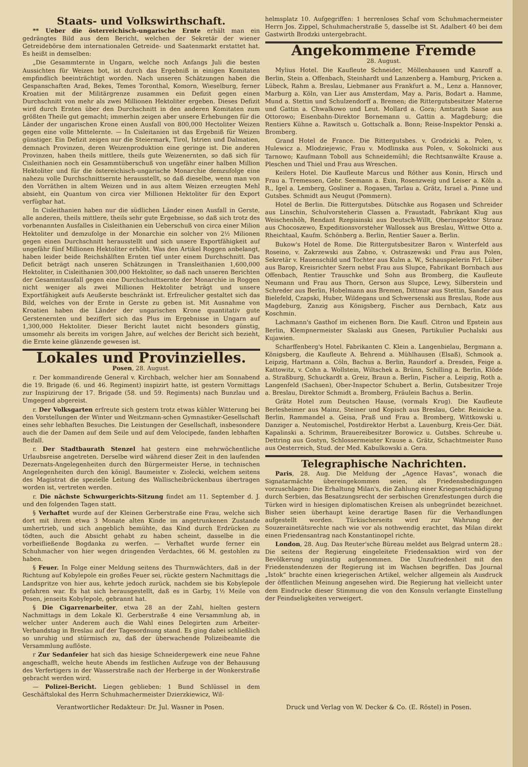Staats- und Volkswirthschaft.
** Ueber die österreichisch-ungarische Ernte erhält man ein gedrängtes Bild aus dem Bericht, welchen der Sekretär der wiener Getreidebörse dem internationalen Getreide- und Saatenmarkt erstattet hat. Es heißt in demselben:
„Die Gesammternte in Ungarn, welche noch Anfangs Juli die besten Aussichten für Weizen bot, ist durch das Ergebniß in einigen Komitaten empfindlich beeinträchtigt worden. Nach unseren Schätzungen haben die Gespanschaften Arad, Bekes, Temes Toronthal, Komorn, Wieselburg, ferner Kroatien mit der Militärgrenze zusammen ein Defizit gegen einen Durchschnitt von mehr als zwei Millionen Hektoliter ergeben. Dieses Defizit wird durch Ernten über den Durchschnitt in den anderen Komitaten zum größten Theile gut gemacht; immerhin zeigen aber unsere Erhebungen für die Länder der ungarischen Krone einen Ausfall von 800,000 Hectoliter Weizen gegen eine volle Mittelernte. — In Cisleitanien ist das Ergebniß für Weizen günstiger. Ein Defizit zeigen nur die Steiermark, Tirol, Istrien und Dalmatien, demnach Provinzen, deren Weizenproduktion eine geringe ist. Die anderen Provinzen, haben theils mittlere, theils gute Weizenernten, so daß sich für Cisleithanien noch ein Gesammtüberschuß von ungefähr einer halben Million Hektoliter und für die östereichisch-ungarische Monarchie demzufolge eine nahezu volle Durchschnittsernte herausstellt, so daß dieselbe, wenn man von den Vorräthen in altem Weizen und in aus altem Weizen erzeugten Mehl absieht, ein Quantum von circa vier Millionen Hektoliter für den Export verfügbar hat.
In Cisleithanien haben nur die südlichen Länder einen Ausfall in Gerste, alle anderen, theils mittlere, theils sehr gute Ergebnisse, so daß sich trotz des vorbenannten Ausfalles in Cisleithanien ein Ueberschuß von circa einer Milion Hektoliter und demzufolge in der Monarchie ein solcher von 2½ Milionen gegen einen Durchschnitt herausstellt und sich unsere Exportfähigkeit auf ungefähr fünf Millionen Hektoliter erhöht. Was den Artikel Roggen anbelangt, haben leider beide Reichshälften Ernten tief unter einem Durchschnitt. Das Deficit beträgt nach unseren Schätzungen in Transleithanien 1,600,000 Hektoliter, in Cisleithanien 300,000 Hektoliter, so daß nach unseren Berichten der Gesammtausfall gegen eine Durchschnittsernte der Monarchie in Roggen nicht weniger als zwei Millionen Hektoliter beträgt und unsere Exportfähigkeit aufs Aeußerste beschränkt ist. Erfreulicher gestaltet sich das Bild, welches von der Ernte in Gerste zu geben ist. Mit Ausnahme von Kroatien haben die Länder der ungarischen Krone quantitativ gute Gerstenernten und beziffert sich das Plus im Ergebnisse in Ungarn auf 1,300,000 Hektoliter. Dieser Bericht lautet nicht besonders günstig, umsomehr als bereits im vorigen Jahre, auf welches der Bericht sich bezieht, die Ernte keine glänzende gewesen ist.
Lokales und Provinzielles.
Posen, 28. August.
r. Der kommandirende General v. Kirchbach, welcher hier am Sonnabend die 19. Brigade (6. und 46. Regiment) inspizirt hatte, ist gestern Vormittags zur Inspizirung der 17. Brigade (58. und 59. Regiments) nach Bunzlau und Umgegend abgereist.
r. Der Volksgarten erfreute sich gestern trotz etwas kühler Witterung bei den Vorstellungen der Winter und Weitzmann-schen Gymnastiker-Gesellschaft eines sehr lebhaften Besuches. Die Leistungen der Gesellschaft, insbesondere auch die der Damen auf dem Seile und auf dem Velocipede, fanden lebhaften Beifall.
r. Der Stadtbaurath Stenzel hat gestern eine mehrwöchentliche Urlaubsreise angetreten. Derselbe wird während dieser Zeit in den laufenden Dezernats-Angelegenheiten durch den Bürgermeister Herse, in technischen Angelegenheiten durch den königl. Baumeister v. Ziolecki, welchem seitens des Magistrat die spezielle Leitung des Wallischeibrückenbaus übertragen worden ist, vertreten werden.
r. Die nächste Schwurgerichts-Sitzung findet am 11. September d. J. und den folgenden Tagen statt.
§ Verhaftet wurde auf der Kleinen Gerberstraße eine Frau, welche sich dort mit ihrem etwa 3 Monate alten Kinde im angetrunkenen Zustande umhertrieb, und sich angeblich bemühte, das Kind durch Erdrücken zu tödten, auch die Absicht gehabt zu haben scheint, dasselbe in die vorbeifließende Bogdanka zu werfen. — Verhaftet wurde ferner ein Schuhmacher von hier wegen dringenden Verdachtes, 66 M. gestohlen zu haben.
§ Feuer. In Folge einer Meldung seitens des Thurmwächters, daß in der Richtung auf Kobylepole ein großes Feuer sei, rückte gestern Nachmittags die Landspritze von hier aus, kehrte jedoch zurück, nachdem sie bis Kobylepole gefahren war. Es hat sich herausgestellt, daß es in Garby, 1½ Meile von Posen, jenseits Kobylepole, gebrannt hat.
§ Die Cigarrenarbeiter, etwa 28 an der Zahl, hielten gestern Nachmittags in dem Lokale Kl. Gerberstraße 4 eine Versammlung ab, in welcher unter Anderem auch die Wahl eines Delegirten zum Arbeiter-Verbandstag in Breslau auf der Tagesordnung stand. Es ging dabei schließlich so unruhig und stürmisch zu, daß der überwachende Polizeibeamte die Versammlung auflöste.
r Zur Sedanfeier hat sich das hiesige Schneidergewerk eine neue Fahne angeschafft, welche heute Abends im festlichen Aufzuge von der Behausung des Verfertigers in der Wasserstraße nach der Herberge in der Wonkerstraße gebracht werden wird.
— Polizei-Bericht. Liegen geblieben: 1 Bund Schlüssel in dem Geschäftslokal des Herrn Schuhmachermeister Dzierzkiewicz, Wil-
helmsplatz 10. Aufgegriffen: 1 herrenloses Schaf vom Schuhmachermeister Herrn Jos. Zippel, Schuhmacherstraße 5, dasselbe ist St. Adalbert 40 bei dem Gastwirth Brodzki untergebracht.
Angekommene Fremde
28. August.
Mylius Hotel. Die Kaufleute Schneider, Möllenhausen und Kanroff a. Berlin, Stein a. Offenbach, Steinhardt und Lanzenberg a. Hamburg, Pricken a. Lübeck, Rahm a. Breslau, Liebmaner aus Frankfurt a. M., Lenz a. Hannover, Marburg a. Köln, van Lier aus Amsterdam, May a. Paris, Bodart a. Hamme, Mund a. Stettin und Schulzendorff a. Bremen; die Rittergutsbesitzer Materne und Gattin a. Chwalkowo und Leut. Mollard a. Gora; Amtsrath Sasse aus Ottorowo; Eisenbahn-Direktor Bornemann u. Gattin a. Magdeburg; die Rentiers Kühne a. Rawitsch u. Gottschalk a. Bonn; Reise-Inspektor Penski a. Bromberg.
Grand Hotel de France. Die Rittergutsbes. v. Grodzicki a. Polen, v. Hulewicz a. Mlodziejewic, Frau v. Modlinska aus Polen, v. Sokolnicki aus Tarnowo; Kaufmann Toboll aus Schneidemühl; die Rechtsanwälte Krause a. Pleschen und Thiel und Frau aus Wreschen.
Keilers Hotel. Die Kaufleute Marcus und Röther aus Konin, Hirsch und Frau a. Tremessen, Gebr. Seemann a. Exin, Rosenzweig und Leiser a. Köln a. R., Igel a. Lemberg, Gosliner a. Rogasen, Tarlau a. Grätz, Israel a. Pinne und Gutsbes. Schmidt aus Neugut (Pommern).
Hotel de Berlin. Die Rittergutsbes. Dütschke aus Rogasen und Schreider aus Linschin, Schulvorsteherin Classen a. Fraustadt, Fabrikant Klug aus Weischenhöh, Rendant Rzepisinski aus Deutsch-Willt, Oberinspektor Stranz aus Chocoszewo, Expeditionsvorsteher Wallossek aus Breslau, Wittwe Otto a. Rheichtaal, Kaufm. Schönberg a. Berlin, Rentier Sauer a. Berlin.
Bukow's Hotel de Rome. Die Rittergutsbesitzer Baron v. Winterfeld aus Roseino, v. Zakrzewski aus Zabno, v. Ostraszewski und Frau aus Polen, Sekretär v. Hauenschild und Tochter aus Kulm a. W., Schauspielerin Frl. Lüber aus Barop, Kreisrichter Szern nebst Frau aus Slupce, Fabrikant Bornbach aus Offenbach, Rentier Trauschke und Sohn aus Bromberg, die Kaufleute Neumann und Frau aus Thorn, Gerson aus Slupce, Lewy, Silberstein und Schreder aus Berlin, Hobelmann aus Bremen, Dittmar aus Stettin, Sander aus Bielefeld, Czapski, Huber, Wildegans und Schwersenski aus Breslau, Rode aus Magdeburg, Zanzig aus Königsberg, Fischer aus Dernbach, Katz aus Koschmin.
Lachmann's Gasthof im eichenen Born. Die Kaufl. Citron und Epstein aus Berlin, Klempnermeister Skalaski aus Gnesen, Partikulier Puchalski aus Kujawien.
Scharffenberg's Hotel. Fabrikanten C. Klein a. Langenbielau, Bergmann a. Königsberg, die Kaufleute A. Behrend a. Mühlhausen (Elsaß), Schmook a. Leipzig, Hartmann a. Cöln, Bachus a. Berlin, Raundorf a. Dresden, Feige a. Kattowitz, v. Cohn a. Wollstein, Wiltschek a. Brünn, Schilling a. Berlin, Klöde a. Straßburg, Schuckardt a. Greiz, Braun a. Berlin, Fischer a. Leipzig, Roth a. Langenfeld (Sachsen), Ober-Inspector Schubert a. Berlin, Gutsbesitzer Troje a. Breslau, Direktor Schmidt a. Bromberg, Fräulein Bachus a. Berlin.
Grätz Hotel zum Deutschen Hause, (vormals Krug). Die Kaufleute Berlesheimer aus Mainz, Steiner und Kopisch aus Breslau, Gebr. Reinicke a. Berlin, Rammandel a. Geisa, Praß und Frau a. Bromberg, Wittkowski u. Danziger a. Neutomischel, Postdirektor Herbst a. Lauenburg, Kreis-Ger. Diät. Kapalinski a. Schrimm, Brauereibesitzer Borowicz u. Gutsbes. Schreube u. Dettring aus Gostyn, Schlossermeister Krause a. Grätz, Schachtmeister Runo aus Oesterreich, Stud. der Med. Kabulkowski a. Gera.
Telegraphische Nachrichten.
Paris, 28. Aug. Die Meldung der „Agence Havas“, wonach die Signatarmächte übereingekommen seien, als Friedensbedingungen vorzuschlagen: Die Erhaltung Milan's, die Zahlung einer Kriegsentschädigung durch Serbien, das Besatzungsrecht der serbischen Grenzfestungen durch die Türken wird in hiesigen diplomatischen Kreisen als unbegründet bezeichnet. Bisher seien überhaupt keine derartige Basen für die Verhandlungen aufgestellt worden. Türkischerseits wird zur Wahrung der Souzerainetätsrechte nach wie vor als nothwendig erachtet, das Milan direkt einen Friedensantrag nach Konstantinopel richte.
London, 28. Aug. Das Reuter'sche Büreau meldet aus Belgrad unterm 28.: Die seitens der Regierung eingeleitete Friedensaktion wird von der Bevölkerung ungünstig aufgenommen. Die Unzufriedenheit mit den Friedenstendenzen der Regierung ist im Wachsen begriffen. Das Journal „Istok“ brachte einen kriegerischen Artikel, welcher allgemein als Ausdruck der öffentlichen Meinung angesehen wird. Die Regierung hat vielleicht unter dem Eindrucke dieser Stimmung die von den Konsuln verlangte Einstellung der Feindseligkeiten verweigert.
Verantwortlicher Redakteur: Dr. Jul. Wasner in Posen. Druck und Verlag von W. Decker & Co. (E. Röstel) in Posen.